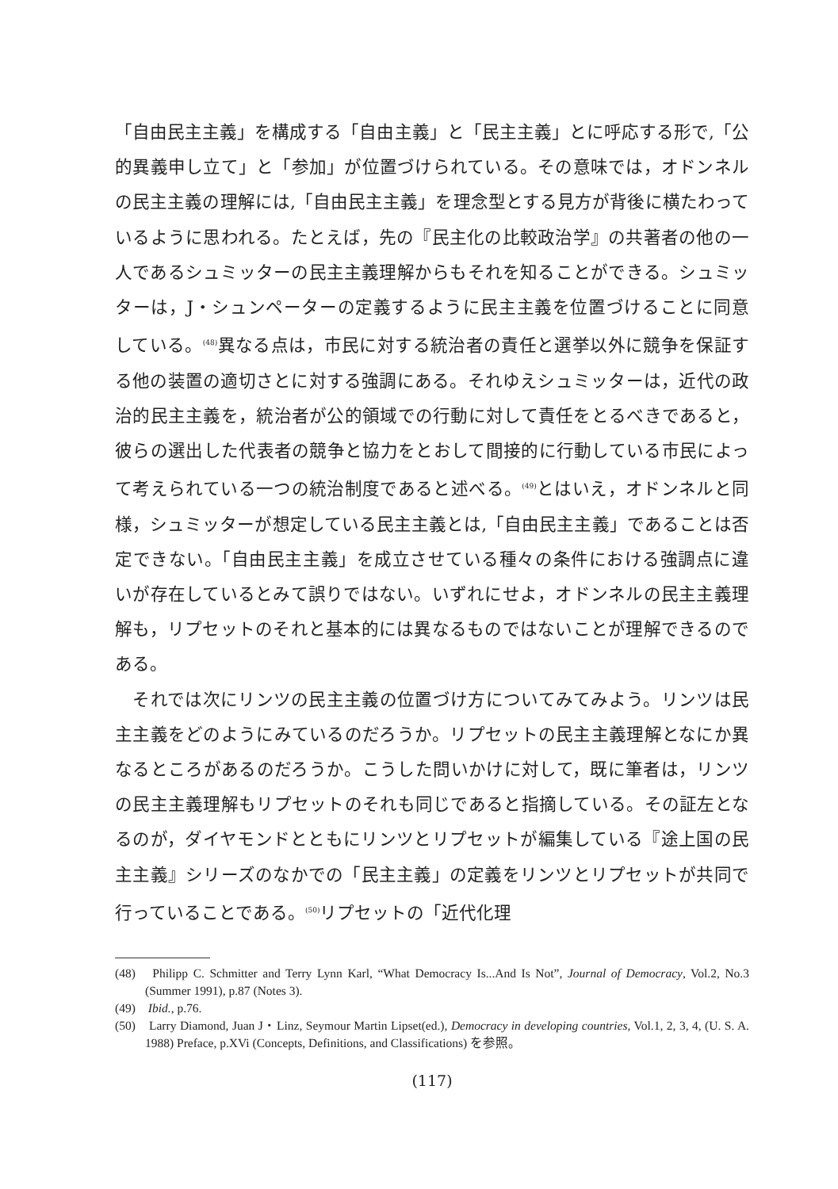「自由民主主義」を構成する「自由主義」と「民主主義」とに呼応する形で,「公的異義申し立て」と「参加」が位置づけられている。その意味では，オドンネルの民主主義の理解には,「自由民主主義」を理念型とする見方が背後に横たわっているように思われる。たとえば，先の『民主化の比較政治学』の共著者の他の一人であるシュミッターの民主主義理解からもそれを知ることができる。シュミッターは，J・シュンペーターの定義するように民主主義を位置づけることに同意している。<sup>(48)</sup>異なる点は，市民に対する統治者の責任と選挙以外に競争を保証する他の装置の適切さとに対する強調にある。それゆえシュミッターは，近代の政治的民主主義を，統治者が公的領域での行動に対して責任をとるべきであると，彼らの選出した代表者の競争と協力をとおして間接的に行動している市民によって考えられている一つの統治制度であると述べる。<sup>(49)</sup>とはいえ，オドンネルと同様，シュミッターが想定している民主主義とは,「自由民主主義」であることは否定できない。「自由民主主義」を成立させている種々の条件における強調点に違いが存在しているとみて誤りではない。いずれにせよ，オドンネルの民主主義理解も，リプセットのそれと基本的には異なるものではないことが理解できるのである。
　それでは次にリンツの民主主義の位置づけ方についてみてみよう。リンツは民主主義をどのようにみているのだろうか。リプセットの民主主義理解となにか異なるところがあるのだろうか。こうした問いかけに対して，既に筆者は，リンツの民主主義理解もリプセットのそれも同じであると指摘している。その証左となるのが，ダイヤモンドとともにリンツとリプセットが編集している『途上国の民主主義』シリーズのなかでの「民主主義」の定義をリンツとリプセットが共同で行っていることである。<sup>(50)</sup>リプセットの「近代化理
(48)　Philipp C. Schmitter and Terry Lynn Karl, “What Democracy Is...And Is Not”, Journal of Democracy, Vol.2, No.3 (Summer 1991), p.87 (Notes 3).
(49)　Ibid., p.76.
(50)　Larry Diamond, Juan J・Linz, Seymour Martin Lipset(ed.), Democracy in developing countries, Vol.1, 2, 3, 4, (U. S. A. 1988) Preface, p.XVi (Concepts, Definitions, and Classifications) を参照。
(117)